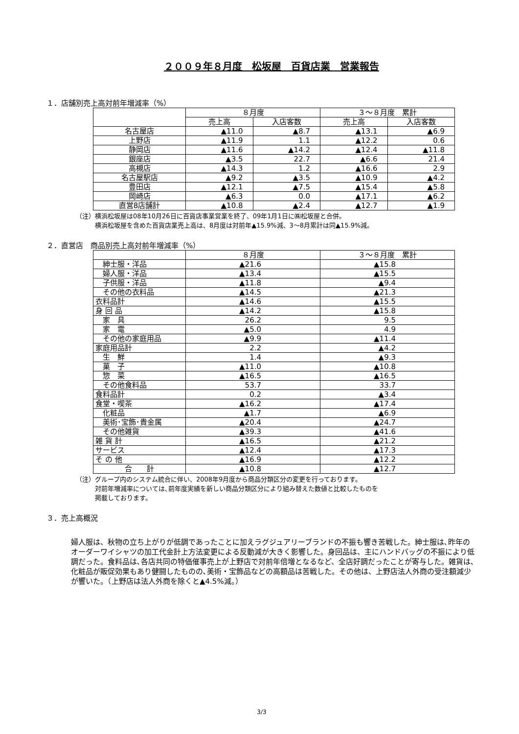２００９年８月度　松坂屋　百貨店業　営業報告
１．店舗別売上高対前年増減率（%）
| | ８月度 | | ３～８月度 累計 | |
| --- | --- | --- | --- | --- |
| | 売上高 | 入店客数 | 売上高 | 入店客数 |
| 名古屋店 | ▲11.0 | ▲8.7 | ▲13.1 | ▲6.9 |
| 上野店 | ▲11.9 | 1.1 | ▲12.2 | 0.6 |
| 静岡店 | ▲11.6 | ▲14.2 | ▲12.4 | ▲11.8 |
| 銀座店 | ▲3.5 | 22.7 | ▲6.6 | 21.4 |
| 高槻店 | ▲14.3 | 1.2 | ▲16.6 | 2.9 |
| 名古屋駅店 | ▲9.2 | ▲3.5 | ▲10.9 | ▲4.2 |
| 豊田店 | ▲12.1 | ▲7.5 | ▲15.4 | ▲5.8 |
| 岡崎店 | ▲6.3 | 0.0 | ▲17.1 | ▲6.2 |
| 直営8店舗計 | ▲10.8 | ▲2.4 | ▲12.7 | ▲1.9 |
（注）横浜松坂屋は08年10月26日に百貨店事業営業を終了、09年1月1日に㈱松坂屋と合併。
　　　横浜松坂屋を含めた百貨店業売上高は、8月度は対前年▲15.9%減、3～8月累計は同▲15.9%減。
２．直営店　商品別売上高対前年増減率（%）
| | ８月度 | ３～８月度 累計 |
| --- | --- | --- |
| 紳士服・洋品 | ▲21.6 | ▲15.8 |
| 婦人服・洋品 | ▲13.4 | ▲15.5 |
| 子供服・洋品 | ▲11.8 | ▲9.4 |
| その他の衣料品 | ▲14.5 | ▲21.3 |
| 衣料品計 | ▲14.6 | ▲15.5 |
| 身 回 品 | ▲14.2 | ▲15.8 |
| 家 具 | 26.2 | 9.5 |
| 家 電 | ▲5.0 | 4.9 |
| その他の家庭用品 | ▲9.9 | ▲11.4 |
| 家庭用品計 | 2.2 | ▲4.2 |
| 生 鮮 | 1.4 | ▲9.3 |
| 菓 子 | ▲11.0 | ▲10.8 |
| 惣 菜 | ▲16.5 | ▲16.5 |
| その他食料品 | 53.7 | 33.7 |
| 食料品計 | 0.2 | ▲3.4 |
| 食堂・喫茶 | ▲16.2 | ▲17.4 |
| 化粧品 | ▲1.7 | ▲6.9 |
| 美術･宝飾･貴金属 | ▲20.4 | ▲24.7 |
| その他雑貨 | ▲39.3 | ▲41.6 |
| 雑 貨 計 | ▲16.5 | ▲21.2 |
| サービス | ▲12.4 | ▲17.3 |
| そ の 他 | ▲16.9 | ▲12.2 |
| 合 計 | ▲10.8 | ▲12.7 |
（注）グループ内のシステム統合に伴い、2008年9月度から商品分類区分の変更を行っております。
　　　対前年増減率については､前年度実績を新しい商品分類区分により組み替えた数値と比較したものを
　　　掲載しております。
３．売上高概況
婦人服は、秋物の立ち上がりが低調であったことに加えラグジュアリーブランドの不振も響き苦戦した。紳士服は､昨年のオーダーワイシャツの加工代金計上方法変更による反動減が大きく影響した。身回品は、主にハンドバッグの不振により低調だった。食料品は､各店共同の特価催事売上が上野店で対前年倍増となるなど、全店好調だったことが寄与した。雑貨は､化粧品が販促効果もあり健闘したものの､美術・宝飾品などの高額品は苦戦した。その他は、上野店法人外商の受注額減少が響いた。（上野店は法人外商を除くと▲4.5%減。）
3/3